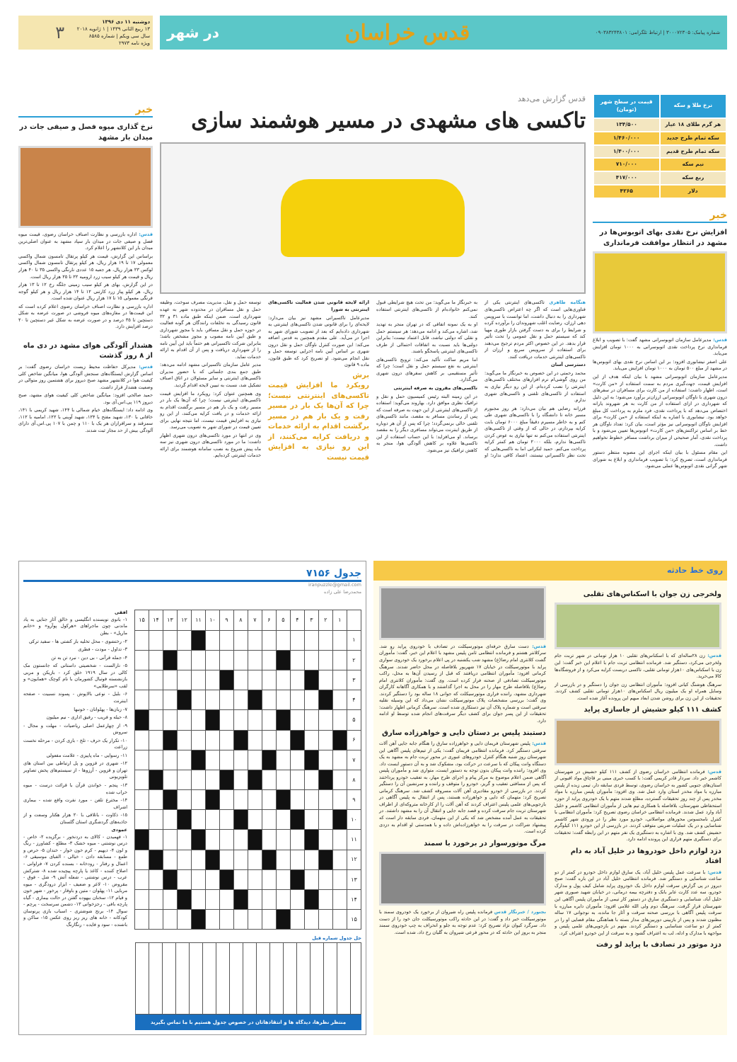شماره پیامک: ۳۰۰۰۷۲۳۰۵ | ارتباط تلگرامی: ۰۹۰۳۸۳۲۴۳۸۰۱
قدس خراسان
در شهر
دوشنبه ۱۱ دی ۱۳۹۶
۱۳ ربیع الثانی ۱۴۳۹ | ۱ ژانویه ۲۰۱۸
سال سی ویکم | شماره ۸۵۸۵
ویژه نامه ۲۹۷۳
۳
| نرخ طلا و سکه | قیمت در سطح شهر (تومان) |
| --- | --- |
| هر گرم طلای ۱۸ عیار | ۱۳۴/۵۰۰ |
| سکه تمام طرح جدید | ۱/۴۶۰/۰۰۰ |
| سکه تمام طرح قدیم | ۱/۴۰۰/۰۰۰ |
| نیم سکه | ۷۱۰/۰۰۰ |
| ربع سکه | ۴۱۷/۰۰۰ |
| دلار | ۴۲۶۵ |
خبر
افزایش نرخ نقدی بهای اتوبوس‌ها در مشهد در انتظار موافقت فرمانداری
قدس: مدیرعامل سازمان اتوبوسرانی مشهد گفت: با تصویب و ابلاغ فرمانداری نرخ پرداخت نقدی اتوبوسرانی به ۱۰۰۰ تومان افزایش می‌یابد.
علی اصغر نیشابوری افزود: بر این اساس نرخ نقدی بهای اتوبوس‌ها در مشهد از مبلغ ۵۰۰ تومان به ۱۰۰۰ تومان افزایش می‌یابد.
مدیرعامل سازمان اتوبوسرانی مشهد با بیان اینکه هدف از این افزایش قیمت، جهت‌گیری مردم به سمت استفاده از «من کارت» است، اظهار داشت: استفاده از من کارت برای مسافران در سفرهای درون شهری با ناوگان اتوبوسرانی ارزان‌تر برآورد می‌شود؛ به این دلیل که شهرداری در ازای استفاده از من کارت به هر شهروند یارانه اختصاص می‌دهد که با پرداخت نقدی، فرد ملزم به پرداخت کل مبلغ خواهد بود. نیشابوری با اشاره به اینکه استفاده از «من کارت» برای افزایش ناوگان اتوبوسرانی نیز مؤثر است، بیان کرد: تعداد ناوگان هر خط بر اساس تراکنش‌های «من کارت» اتوبوس‌ها تعیین می‌شود و با پرداخت نقدی، آمار صحیحی از میزان برداشت مسافر خطوط نخواهیم داشت.
این مقام مسئول با بیان اینکه اجرای این مصوبه منتظر دستور فرمانداری است، تصریح کرد: با تصویب فرمانداری و ابلاغ به شورای شهر گرانی نقدی اتوبوس‌ها عملی می‌شود.
قدس گزارش می‌دهد
تاکسی های مشهدی در مسیر هوشمند سازی
هنگامه طاهری تاکسی‌های اینترنتی یکی از فناوری‌هایی است که اگر چه اعتراض تاکسی‌های شهرداری را به دنبال داشت، اما توانست با سرویس دهی ارزان، رضایت اغلب شهروندان را برآورده کرده و شرایط را برای به دست گرفتن بازار طوری مهیا کند که سیستم حمل و نقل عمومی را تحت تأثیر قرار بدهد. در این خصوص اکثر مردم ترجیح می‌دهند برای استفاده از سرویس سریع و ارزان از تاکسی‌های اینترنتی خدمات دریافت کنند.
دسترسی آسان
محمد رحمتی در این خصوص به خبرنگار ما می‌گوید: من روی گوشی‌ام نرم افزارهای مختلف تاکسی‌های اینترنتی را نصب کرده‌ام. از این رو دیگر نیازی به استفاده از تاکسی‌های تلفنی و تاکسی‌های شهری ندارم.
فرزانه رضایی هم بیان می‌دارد: هر روز مجبورم مسیر خانه تا دانشگاه را با تاکسی‌های شهری طی کنم و به خاطر مسیرم دقیقاً مبلغ ۶۰۰۰ تومان بابت کرایه بپردازم، در حالی که از وقتی از تاکسی‌های اینترنتی استفاده می‌کنم نه تنها نیازی به عوض کردن تاکسی‌ها ندارم، بلکه ۲۰۰۰ تومان هم کمتر کرایه پرداخت می‌کنم. حمید لنکرانی اما به تاکسی‌هایی که تحت نظر تاکسیرانی نیستند، اعتماد کافی ندارد؛ او به خبرنگار ما می‌گوید: من تحت هیچ شرایطی قبول نمی‌کنم خانواده‌ام از تاکسی‌های اینترنتی استفاده کنند.
او به یک نمونه اتفاقی که در تهران منجر به تهدید شد، اشاره می‌کند و ادامه می‌دهد: هر سیستم حمل و نقلی که دولتی نباشد، قابل اعتماد نیست؛ بنابراین دولتی‌ها باید نسبت به اتفاقات احتمالی از طرف تاکسی‌های اینترنتی پاسخگو باشند.
اما مریم ساکت تأکید می‌کند: ترویج تاکسی‌های اینترنتی به نفع سیستم حمل و نقل است؛ چرا که تأثیر مستقیمی بر کاهش سفرهای درون شهری می‌گذارد.
تاکسی‌های مقرون به صرفه اینترنتی
در این زمینه البته رئیس کمیسیون حمل و نقل و ترافیک نظری موافق دارد. بهاروند می‌گوید: استفاده از تاکسی‌های اینترنتی از این جهت به صرفه است که پس از رساندن مسافر به مقصد، مانند تاکسی‌های تلفنی خالی برنمی‌گردد؛ چرا که پس از آن هر دوباره از طریق اینترنت می‌تواند مسافری دیگر را به مقصد برساند. او می‌افزاید: با این حساب استفاده از این تاکسی‌ها علاوه بر کاهش آلودگی هوا، منجر به کاهش ترافیک نیز می‌شود.
ارائه لایحه قانونی شدن فعالیت تاکسی‌های اینترنتی به شورا
مدیرعامل تاکسیرانی مشهد نیز بیان می‌دارد: لایحه‌ای را برای قانونی شدن تاکسی‌های اینترنتی به شهرداری داده‌ایم که بعد از تصویب شورای شهر به اجرا در می‌آید. علی مقدم همچنین به قدس اضافه می‌کند: این صورت کنترل ناوگان حمل و نقل درون شهری بر اساس آیین نامه اجرایی توسعه حمل و نقل انجام می‌شود. او تصریح کرد که طبق قانون، ماده ۹ قانون
برش
رویکرد ما افزایش قیمت تاکسی‌های اینترنتی نیست؛ چرا که آن‌ها یک بار در مسیر رفت و یک بار هم در مسیر برگشت اقدام به ارائه خدمات و دریافت کرایه می‌کنند، از این رو نیازی به افزایش قیمت نیست
توسعه حمل و نقل، مدیریت مصرف سوخت، وظیفه حمل و نقل مسافران در محدوده شهر به عهده شهرداری است، ضمن اینکه طبق ماده ۳۱ و ۳۲ قانون رسیدگی به تخلفات رانندگان هر گونه فعالیت در حوزه حمل و نقل مسافر، باید با مجوز شهرداری و طبق آیین نامه مصوب و مجوز مشخص باشد؛ بنابراین شرکت تاکسیرانی هم حتماً باید این آیین نامه را از شهرداری دریافت و پس از آن اقدام به ارائه خدمات نماید.
مدیر عامل سازمان تاکسیرانی مشهد ادامه می‌دهد: طبق جمع بندی جلساتی که با حضور مدیران تاکسی‌های اینترنتی و سایر مسئولان در اتاق اصناف تشکیل شد، نسبت به تبیین لایحه اقدام گردید.
وی همچنین عنوان کرد: رویکرد ما افزایش قیمت تاکسی‌های اینترنتی نیست؛ چرا که آن‌ها یک بار در مسیر رفت و یک بار هم در مسیر برگشت اقدام به ارائه خدمات و در یافت کرایه می‌کنند، از این رو نیازی به افزایش قیمت نیست، اما نتیجه نهایی برای تعیین قیمت در شورای شهر به تصویب می‌رسد.
وی در انتها در مورد تاکسی‌های درون شهری اظهار داشت: ما در مورد تاکسی‌های درون شهری نیز سه ماه پیش شروع به نصب سامانه هوشمند برای ارائه خدمات اینترنتی کرده‌ایم.
خبر
نرخ گذاری میوه فصل و صیفی جات در میدان بار مشهد
قدس: اداره بازرسی و نظارت اصناف خراسان رضوی، قیمت میوه فصل و صیفی جات در میدان بار سپاد مشهد به عنوان اصلی‌ترین میدان بار این کلانشهر را اعلام کرد.
براساس این گزارش، قیمت هر کیلو پرتقال تامسون شمال واکسی معمولی ۱۷ تا ۱۹ هزار ریال، هر کیلو پرتقال تامسون شمال واکسی لوکس ۲۳ هزار ریال، هر جعبه ۱۵ عددی نارنگی واکسی ۳۵ تا ۴۰ هزار ریال و قیمت هر کیلو سیب زرد ارومیه ۲۲ تا ۲۵ هزار ریال است.
در این گزارش، بهای هر کیلو سیب زمینی جلگه رخ ۱۲ تا ۱۳ هزار ریال، هر کیلو پیاز زرد کارتنی ۱۲ تا ۱۴ هزار ریال و هر کیلو گوجه فرنگی معمولی ۱۵ تا ۱۷ هزار ریال عنوان شده است.
اداره بازرسی و نظارت اصناف خراسان رضوی اعلام کرده است که این قیمت‌ها در مغازه‌های میوه فروشی در صورت عرضه به شکل دستچین تا ۳۵ درصد و در صورت عرضه به شکل غیر دستچین تا ۲۰ درصد افزایش دارد.
هشدار آلودگی هوای مشهد در دی ماه از ۸ روز گذشت
قدس: مدیرکل حفاظت محیط زیست خراسان رضوی گفت: بر اساس گزارش ایستگاه‌های سنجش آلودگی هوا، میانگین شاخص کلی کیفیت هوا در کلانشهر مشهد صبح دیروز برای هشتمین روز متوالی در وضعیت هشدار قرار داشت.
حمید صالحی افزود: میانگین شاخص کلی کیفیت هوای مشهد، صبح دیروز ۱۱۹ پی.اس.آی بود.
وی ادامه داد: ایستگاه‌های خیام شمالی با ۱۴۴، شهید کریمی با ۱۴۱، خاقانی با ۱۳۰، شهید مفتح با ۱۲۴، شهید آوینی با ۱۲۲، امامیه با ۱۱۲، سمزقند و سرافرازان هر یک با ۱۱۰ و چمن با ۱۰۷ پی.اس.آی دارای آلودگی بیش از حد مجاز ثبت شدند.
روی خط حادثه
ولخرجی زن جوان با اسکناس‌های تقلبی
قدس: زن ۲۸ساله‌ای که با اسکناس‌های تقلبی ۱۰ هزار تومانی در شهر تربت جام ولخرجی می‌کرد، دستگیر شد. فرمانده انتظامی تربت جام با اعلام این خبر گفت: این زن با اسکناس‌های ۱۰هزار تومانی تقلبی، تاکسی دربست کرایه می‌کرد و از فروشگاه‌ها کالا می‌خرید.
سرهنگ هوشنگ کیانی افزود: مأموران انتظامی زن جوان را دستگیر و در بازرسی از وسایل همراه او یک میلیون ریال اسکناس‌های ۱۰هزار تومانی تقلبی کشف کردند. تحقیقات از این زن برای روشن شدن ابعاد مبهم این پرونده آغاز شده است.
کشف ۱۱۱ کیلو حشیش از جاسازی پراید
قدس: فرمانده انتظامی خراسان رضوی از کشف ۱۱۱ کیلو حشیش در شهرستان کاشمر خبر داد. سردار قادر کریمی گفت: با کسب خبری مبنی بر قاچاق مواد افیونی از استان‌های جنوبی کشور به خراسان رضوی، توسط فردی سابقه دار، تیمی زبده از پلیس مبارزه با مواد مخدر استان وارد عمل شد. وی افزود: مأموران پلیس مبارزه با مواد مخدر پس از چند روز تحقیقات گسترده، مطلع شدند متهم با یک خودروی پراید از حوزه استحفاظی شهرستان، بلافاصله با همکاری تیم هایی از مأموران انتظامی کاشمر و خلیل آباد وارد عمل شدند. فرمانده انتظامی خراسان رضوی تصریح کرد: مأموران انتظامی با کنترل نامحسوس محورهای مواصلاتی، خودرو مورد نظر را در ورودی شهر کاشمر شناسایی و در یک عملیات ضربتی متوقف کردند. در بازرسی از این خودرو ۱۱۱ کیلوگرم حشیش کشف شد. وی با اشاره به دستگیری یک نفر متهم در این رابطه گفت: تحقیقات برای دستگیری متهم فراری این پرونده ادامه دارد.
دزد لوازم داخل خودروها در خلیل آباد به دام افتاد
قدس: با سرعت عمل پلیس خلیل آباد، یک سارق لوازم داخل خودرو در کمتر از دو ساعت شناسایی و دستگیر شد. فرمانده انتظامی خلیل آباد در این باره گفت: صبح دیروز در پی گزارش سرقت لوازم داخل یک خودروی پراید شامل کیف پول و مدارک خودرو، سه عدد کارت عابر بانک و دفترچه بیمه درمانی، در خیابان شهید صبوری شهر خلیل آباد، شناسایی و دستگیری سارق در دستور کار تیمی از مأموران پلیس آگاهی این شهرستان قرار گرفت. سرهنگ دوم ولی الله غلامی افزود: مأموران دایره مبارزه با سرقت پلیس آگاهی با بررسی صحنه سرقت و آثار جا مانده، به نوجوانی ۱۷ ساله مظنون شدند و پس از بازبینی دوربین‌های مدار بسته با هماهنگی مقام قضایی او را در کمتر از دو ساعت شناسایی و دستگیر کردند. متهم در بازجویی‌های علمی پلیس و مواجهه با مدارک و ادله، لب به اعتراف گشود و به سرقت از این خودرو اعتراف کرد.
دزد موتور در تصادف با پراید لو رفت
قدس: دست سارق حرفه‌ای موتورسیکلت در تصادف با خودروی پراید رو شد. سرکلانتر هشتم و فرمانده انتظامی ثامن پلیس مشهد با اعلام این خبر، گفت: مأموران گشت کلانتری امام رضا(ع) مشهد شب یکشنبه در پی اعلام برخورد یک خودروی سواری پراید با موتورسیکلت در خیابان ۱۷ شهریور بلافاصله در محل حاضر شدند. سرهنگ کرمانی افزود: مأموران انتظامی دریافتند که قبل از رسیدن آن‌ها به محل، راکب موتورسیکلت تصادفی از صحنه فرار کرده است. وی گفت: مأموران کلانتری امام رضا(ع) بلافاصله طرح مهار را در محل به اجرا گذاشتند و با همکاری آگاهانه کارگران شهرداری مشهد، راننده فراری موتورسیکلت که جوانی ۱۸ ساله بود را دستگیر کردند. وی گفت: بررسی مشخصات پلاک موتورسیکلت نشان می‌داد که این وسیله نقلیه سرقتی است و شماره پلاک آن نیز دستکاری شده است. سرهنگ کرمانی اظهار داشت: تحقیقات از این پسر جوان برای کشف دیگر سرقت‌های انجام شده توسط او ادامه دارد.
دستبند پلیس بر دستان دایی و خواهرزاده سارق
قدس: پلیس شهرستان فریمان دایی و خواهرزاده سارق را هنگام جابه جایی آهن آلات سرقتی دستگیر کرد. فرمانده انتظامی فریمان گفت: یکی از تیم‌های پلیس آگاهی این شهرستان روز شنبه هنگام کنترل خودروهای عبوری در محور تربت جام به مشهد به یک دستگاه وانت پیکان که با سرعت در حرکت بود، مشکوک شد و به آن دستور ایست داد. وی افزود: راننده وانت پیکان بدون توجه به دستور ایست، متواری شد و مأموران پلیس آگاهی ضمن اعلام موضوع به مرکز پیام و اجرای طرح مهار، به تعقیب خودرو پرداختند که پس از مسافتی تعقیب و گریز، خودرو را متوقف و راننده و سرنشین آن را دستگیر کردند. در بازرسی از خودرو مقادیری آهن آلات مسروقه کشف شد. سرهنگ کرمانی تصریح کرد: متهمان که دایی و خواهرزاده هستند، پس از انتقال به پلیس آگاهی در بازجویی‌های علمی پلیس اعتراف کردند که آهن آلات را از کارخانه متروکه‌ای از اطراف شهرستان تربت جام سرقت کرده و قصد جابه جایی و انتقال آن را به مشهد داشتند. در تحقیقات به عمل آمده مشخص شد که یکی از این متهمان، فردی سابقه دار است که پیشنهاد شراکت در سرقت را به خواهرزاده‌اش داده و با همدستی او اقدام به دزدی کرده است.
مرگ موتورسوار در برخورد با سمند
بجنورد / خبرنگار قدس فرمانده پلیس راه شیروان از برخورد یک خودروی سمند با موتورسیکلت خبر داد و گفت: در این حادثه راکب موتورسیکلت جان خود را از دست داد. سرگرد کیوان نژاد تصریح کرد: عدم توجه به جلو و انحراف به چپ خودروی سمند منجر به بروز این حادثه که در محور فرعی شیروان به گلیان رخ داد، شده است.
جدول ۷۱۵۶
iranpuzzle@gmail.com
محمدرضا علی زاده
| | ۱ | ۲ | ۳ | ۴ | ۵ | ۶ | ۷ | ۸ | ۹ | ۱۰ | ۱۱ | ۱۲ | ۱۳ | ۱۴ | ۱۵ |
| ۱ | | | | | | | | | | | | | | | |
| ۲ | | | | | | | | | | | | | | | |
| ۳ | | | | | | | | | | | | | | | |
| ۴ | | | | | | | | | | | | | | | |
| ۵ | | | | | | | | | | | | | | | |
| ۶ | | | | | | | | | | | | | | | |
| ۷ | | | | | | | | | | | | | | | |
| ۸ | | | | | | | | | | | | | | | |
| ۹ | | | | | | | | | | | | | | | |
| ۱۰ | | | | | | | | | | | | | | | |
| ۱۱ | | | | | | | | | | | | | | | |
| ۱۲ | | | | | | | | | | | | | | | |
| ۱۳ | | | | | | | | | | | | | | | |
| ۱۴ | | | | | | | | | | | | | | | |
| ۱۵ | | | | | | | | | | | | | | | |
افقی
۱- بانوی نویسنده انگلیسی و خالق آثار جنایی به یاد ماندنی چون ماجراهای «هرکول پوآرو» و «خانم مارپل» - بطن
۲- رختشوی - محل تخلیه بار کشتی ها - سفید ترکی
۳- تداول - مودت - فطری
۴- جمله قرآنی - بی دین - نبرد تن به تن
۵- نارالست - شخصیتی داستانی که جانستون مک کالی در سال ۱۹۱۹ خلق کرد - بازیکن و مربی بازنشسته فوتبال کشورمان با نام کوچک «همایون» و لقب «سرطلایی»
۶- بلبل - نوعی بالاپوش - پسوند نسبیت - صفحه اینترنت
۷- زبان‌ها - پهلوانان - خونبها
۸- حیله و فریب - رفیق اداری - نیم میلیون
۹- از چهارعمل اصلی ریاضیات - مهلت و مجال - سروش
۱۰- تکرار یک حرف - تلخ - بازی کردن - مرحله نخست زراعت
۱۱- رسوایی - ماه پاییزی - علامت مفعولی
۱۲- شهری در قزوین و پل ارتباطی بین استان های تهران و قزوین - آرزوها - از سیستم‌های پخش تصاویر تلویزیونی
۱۳- پنجم - خواندن قرآن با قرائت درست - میوه خراب شده
۱۴- مخترع تلفن - مورد نفرت واقع شده - بیماری اشراف
۱۵- ذکاوت - باتلاقی با ۲۰ هزار هکتار وسعت و از جاذبه‌های گردشگری استان گلستان
عمودی
۱- فهمیدن - کالای به دردنخور - برگزیده ۲- خاص - درس نوشتنی - میوه خشک ۳- مطلع - کشاورز - رنگ و لون ۴- دیهیم - کرم خون خوار - خندان ۵- حرص و طمع - مسابقه دادن - خیالی - الفبای موسیقی ۶- اعمال و رفتار - رودخانه - بسنده کردن ۷- فراوانی - اصلاح کننده - کاغذ یا پارچه پیچیده شده ۸- شترکش عرب - درس نوشتنی - شعله آتش ۹- شل - فوق - مقروض ۱۰- لاغر و ضعیف - ابزار درودگری - میوه مربایی ۱۱- پهلوان - متین و باوقار - پرخور - شهر خون و قیام ۱۲- سخنان بیهوده گفتن در حالت بیماری - گیاه پارچه بافی - رجزخوانی ۱۳- دشمن سرسخت - پرچم - سوال ۱۴- برنج شوشتری - اسباب بازی پرنوسان کودکانه - خانه های ریز ریز روی عکس ۱۵- ساکن و باشنده - سود و فایده - رنگارنگ
حل جدول شماره قبل
منتظر نظرها، دیدگاه ها و انتقادهاتان در خصوص جدول هستیم با ما تماس بگیرید